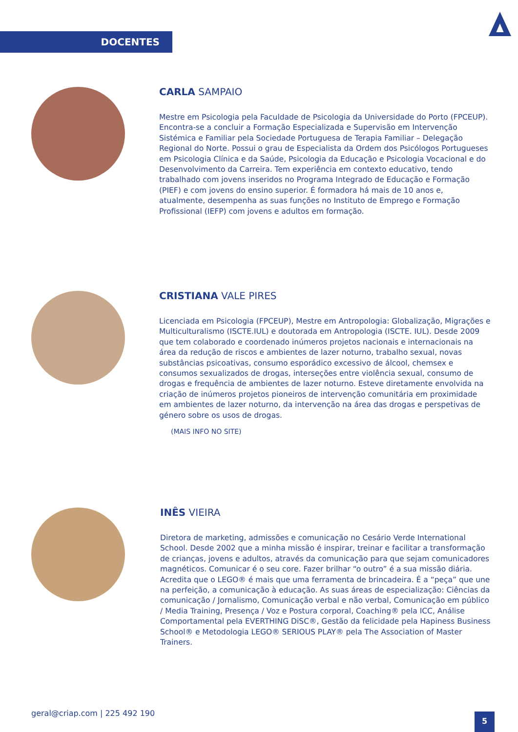DOCENTES
CARLA SAMPAIO
Mestre em Psicologia pela Faculdade de Psicologia da Universidade do Porto (FPCEUP). Encontra-se a concluir a Formação Especializada e Supervisão em Intervenção Sistémica e Familiar pela Sociedade Portuguesa de Terapia Familiar – Delegação Regional do Norte. Possui o grau de Especialista da Ordem dos Psicólogos Portugueses em Psicologia Clínica e da Saúde, Psicologia da Educação e Psicologia Vocacional e do Desenvolvimento da Carreira. Tem experiência em contexto educativo, tendo trabalhado com jovens inseridos no Programa Integrado de Educação e Formação (PIEF) e com jovens do ensino superior. É formadora há mais de 10 anos e, atualmente, desempenha as suas funções no Instituto de Emprego e Formação Profissional (IEFP) com jovens e adultos em formação.
CRISTIANA VALE PIRES
Licenciada em Psicologia (FPCEUP), Mestre em Antropologia: Globalização, Migrações e Multiculturalismo (ISCTE.IUL) e doutorada em Antropologia (ISCTE. IUL). Desde 2009 que tem colaborado e coordenado inúmeros projetos nacionais e internacionais na área da redução de riscos e ambientes de lazer noturno, trabalho sexual, novas substâncias psicoativas, consumo esporádico excessivo de álcool, chemsex e consumos sexualizados de drogas, interseções entre violência sexual, consumo de drogas e frequência de ambientes de lazer noturno. Esteve diretamente envolvida na criação de inúmeros projetos pioneiros de intervenção comunitária em proximidade em ambientes de lazer noturno, da intervenção na área das drogas e perspetivas de género sobre os usos de drogas.
(MAIS INFO NO SITE)
INÊS VIEIRA
Diretora de marketing, admissões e comunicação no Cesário Verde International School. Desde 2002 que a minha missão é inspirar, treinar e facilitar a transformação de crianças, jovens e adultos, através da comunicação para que sejam comunicadores magnéticos. Comunicar é o seu core. Fazer brilhar “o outro” é a sua missão diária. Acredita que o LEGO® é mais que uma ferramenta de brincadeira. É a “peça” que une na perfeição, a comunicação à educação. As suas áreas de especialização: Ciências da comunicação / Jornalismo, Comunicação verbal e não verbal, Comunicação em público / Media Training, Presença / Voz e Postura corporal, Coaching® pela ICC, Análise Comportamental pela EVERTHING DiSC®, Gestão da felicidade pela Hapiness Business School® e Metodologia LEGO® SERIOUS PLAY® pela The Association of Master Trainers.
geral@criap.com | 225 492 190 5